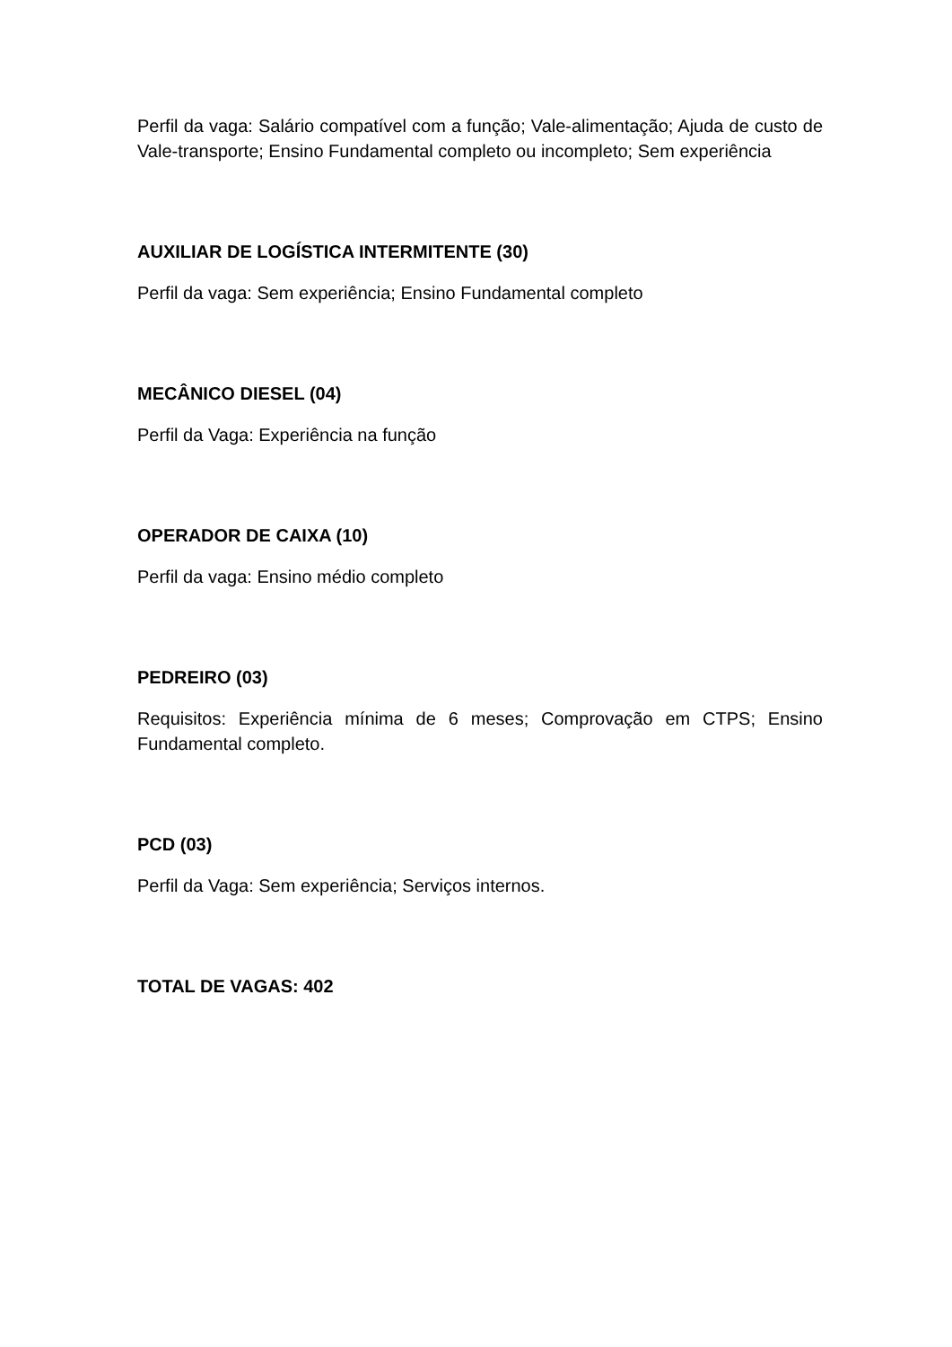Perfil da vaga: Salário compatível com a função; Vale-alimentação; Ajuda de custo de Vale-transporte; Ensino Fundamental completo ou incompleto; Sem experiência
AUXILIAR DE LOGÍSTICA INTERMITENTE (30)
Perfil da vaga: Sem experiência; Ensino Fundamental completo
MECÂNICO DIESEL (04)
Perfil da Vaga: Experiência na função
OPERADOR DE CAIXA (10)
Perfil da vaga: Ensino médio completo
PEDREIRO (03)
Requisitos: Experiência mínima de 6 meses; Comprovação em CTPS; Ensino Fundamental completo.
PCD (03)
Perfil da Vaga: Sem experiência; Serviços internos.
TOTAL DE VAGAS: 402